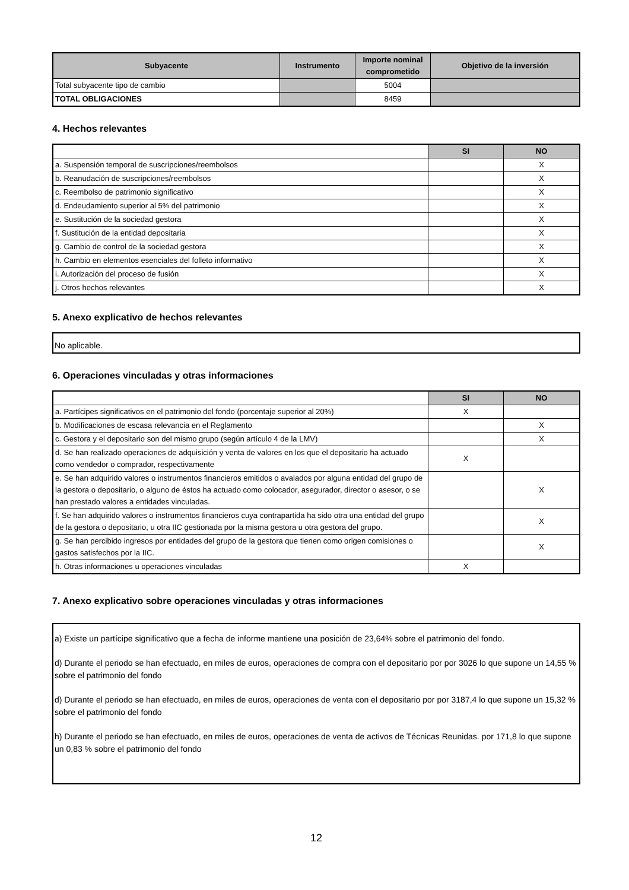| Subyacente | Instrumento | Importe nominal comprometido | Objetivo de la inversión |
| --- | --- | --- | --- |
| Total subyacente tipo de cambio | | 5004 | |
| TOTAL OBLIGACIONES | | 8459 | |
4. Hechos relevantes
| | SI | NO |
| a. Suspensión temporal de suscripciones/reembolsos | | X |
| b. Reanudación de suscripciones/reembolsos | | X |
| c. Reembolso de patrimonio significativo | | X |
| d. Endeudamiento superior al 5% del patrimonio | | X |
| e. Sustitución de la sociedad gestora | | X |
| f. Sustitución de la entidad depositaria | | X |
| g. Cambio de control de la sociedad gestora | | X |
| h. Cambio en elementos esenciales del folleto informativo | | X |
| i. Autorización del proceso de fusión | | X |
| j. Otros hechos relevantes | | X |
5. Anexo explicativo de hechos relevantes
No aplicable.
6. Operaciones vinculadas y otras informaciones
| | SI | NO |
| a. Partícipes significativos en el patrimonio del fondo (porcentaje superior al 20%) | X | |
| b. Modificaciones de escasa relevancia en el Reglamento | | X |
| c. Gestora y el depositario son del mismo grupo (según artículo 4 de la LMV) | | X |
| d. Se han realizado operaciones de adquisición y venta de valores en los que el depositario ha actuado como vendedor o comprador, respectivamente | X | |
| e. Se han adquirido valores o instrumentos financieros emitidos o avalados por alguna entidad del grupo de la gestora o depositario, o alguno de éstos ha actuado como colocador, asegurador, director o asesor, o se han prestado valores a entidades vinculadas. | | X |
| f. Se han adquirido valores o instrumentos financieros cuya contrapartida ha sido otra una entidad del grupo de la gestora o depositario, u otra IIC gestionada por la misma gestora u otra gestora del grupo. | | X |
| g. Se han percibido ingresos por entidades del grupo de la gestora que tienen como origen comisiones o gastos satisfechos por la IIC. | | X |
| h. Otras informaciones u operaciones vinculadas | X | |
7. Anexo explicativo sobre operaciones vinculadas y otras informaciones
a) Existe un partícipe significativo que a fecha de informe mantiene una posición de 23,64% sobre el patrimonio del fondo.
d) Durante el periodo se han efectuado, en miles de euros, operaciones de compra con el depositario por por 3026 lo que supone un 14,55 % sobre el patrimonio del fondo
d) Durante el periodo se han efectuado, en miles de euros, operaciones de venta con el depositario por por 3187,4 lo que supone un 15,32 % sobre el patrimonio del fondo
h) Durante el periodo se han efectuado, en miles de euros, operaciones de venta de activos de Técnicas Reunidas. por 171,8 lo que supone un 0,83 % sobre el patrimonio del fondo
12